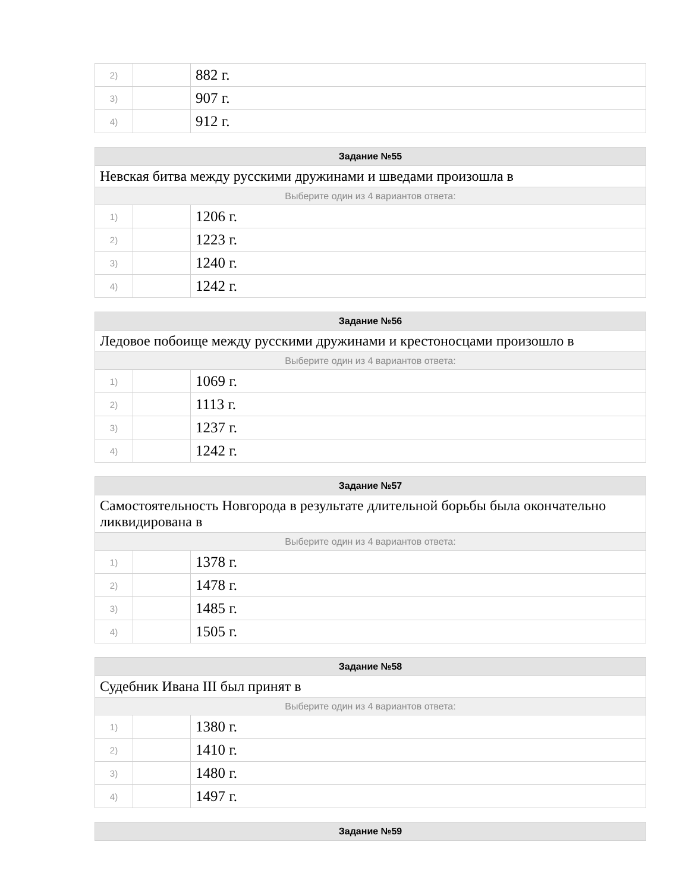| 2) | | 882 г. |
| 3) | | 907 г. |
| 4) | | 912 г. |
| Задание №55 | | |
| --- | --- | --- |
| Невская битва между русскими дружинами и шведами произошла в | | |
| Выберите один из 4 вариантов ответа: | | |
| 1) | | 1206 г. |
| 2) | | 1223 г. |
| 3) | | 1240 г. |
| 4) | | 1242 г. |
| Задание №56 | | |
| --- | --- | --- |
| Ледовое побоище между русскими дружинами и крестоносцами произошло в | | |
| Выберите один из 4 вариантов ответа: | | |
| 1) | | 1069 г. |
| 2) | | 1113 г. |
| 3) | | 1237 г. |
| 4) | | 1242 г. |
| Задание №57 | | |
| --- | --- | --- |
| Самостоятельность Новгорода в результате длительной борьбы была окончательно ликвидирована в | | |
| Выберите один из 4 вариантов ответа: | | |
| 1) | | 1378 г. |
| 2) | | 1478 г. |
| 3) | | 1485 г. |
| 4) | | 1505 г. |
| Задание №58 | | |
| --- | --- | --- |
| Судебник Ивана III был принят в | | |
| Выберите один из 4 вариантов ответа: | | |
| 1) | | 1380 г. |
| 2) | | 1410 г. |
| 3) | | 1480 г. |
| 4) | | 1497 г. |
| Задание №59 |
| --- |